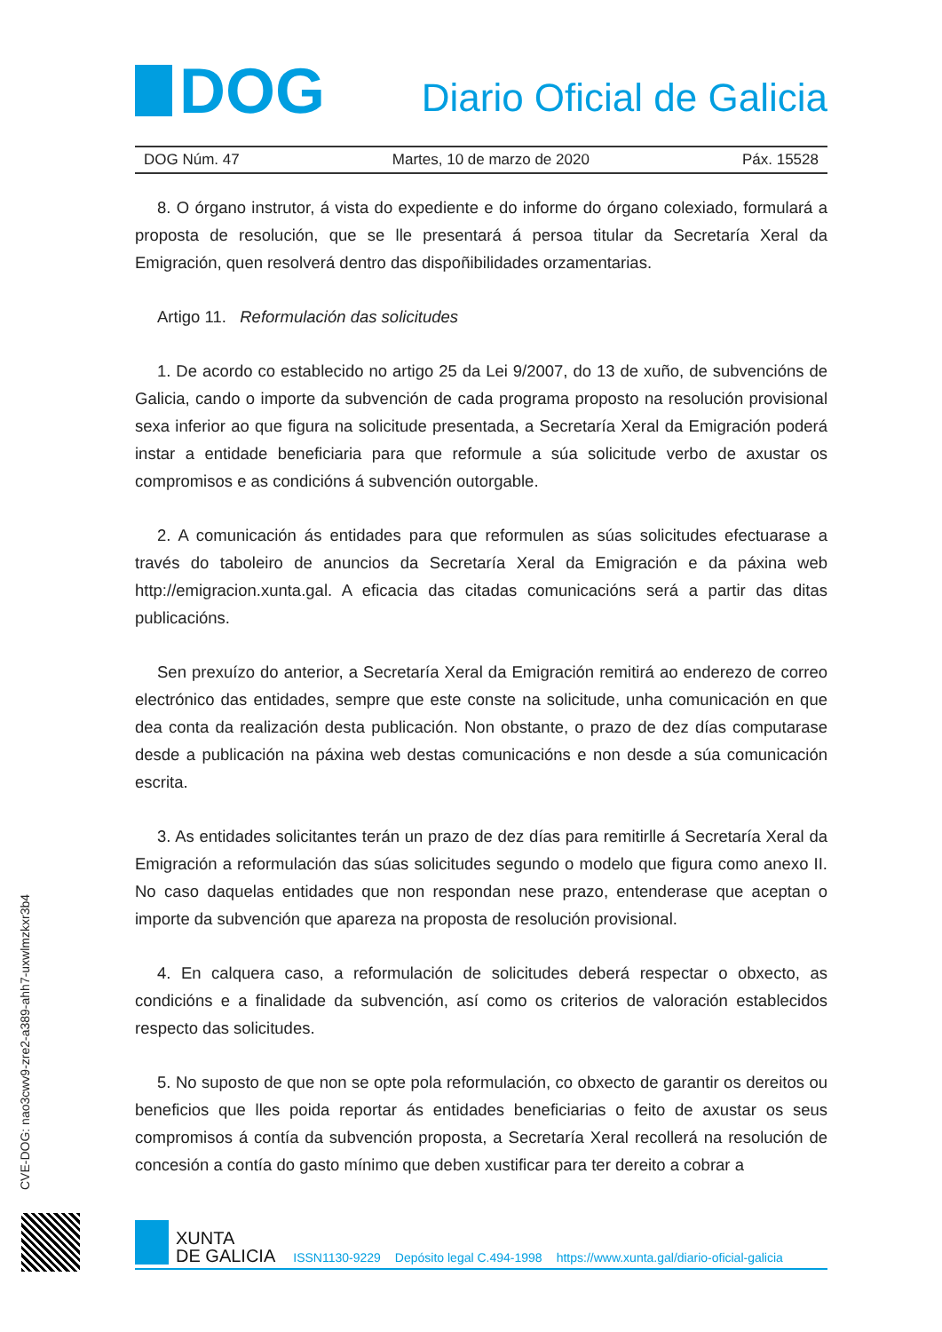DOG
Diario Oficial de Galicia
DOG Núm. 47 Martes, 10 de marzo de 2020 Páx. 15528
8. O órgano instrutor, á vista do expediente e do informe do órgano colexiado, formulará a proposta de resolución, que se lle presentará á persoa titular da Secretaría Xeral da Emigración, quen resolverá dentro das dispoñibilidades orzamentarias.
Artigo 11. Reformulación das solicitudes
1. De acordo co establecido no artigo 25 da Lei 9/2007, do 13 de xuño, de subvencións de Galicia, cando o importe da subvención de cada programa proposto na resolución provisional sexa inferior ao que figura na solicitude presentada, a Secretaría Xeral da Emigración poderá instar a entidade beneficiaria para que reformule a súa solicitude verbo de axustar os compromisos e as condicións á subvención outorgable.
2. A comunicación ás entidades para que reformulen as súas solicitudes efectuarase a través do taboleiro de anuncios da Secretaría Xeral da Emigración e da páxina web http://emigracion.xunta.gal. A eficacia das citadas comunicacións será a partir das ditas publicacións.
Sen prexuízo do anterior, a Secretaría Xeral da Emigración remitirá ao enderezo de correo electrónico das entidades, sempre que este conste na solicitude, unha comunicación en que dea conta da realización desta publicación. Non obstante, o prazo de dez días computarase desde a publicación na páxina web destas comunicacións e non desde a súa comunicación escrita.
3. As entidades solicitantes terán un prazo de dez días para remitirlle á Secretaría Xeral da Emigración a reformulación das súas solicitudes segundo o modelo que figura como anexo II. No caso daquelas entidades que non respondan nese prazo, entenderase que aceptan o importe da subvención que apareza na proposta de resolución provisional.
4. En calquera caso, a reformulación de solicitudes deberá respectar o obxecto, as condicións e a finalidade da subvención, así como os criterios de valoración establecidos respecto das solicitudes.
5. No suposto de que non se opte pola reformulación, co obxecto de garantir os dereitos ou beneficios que lles poida reportar ás entidades beneficiarias o feito de axustar os seus compromisos á contía da subvención proposta, a Secretaría Xeral recollerá na resolución de concesión a contía do gasto mínimo que deben xustificar para ter dereito a cobrar a
CVE-DOG: nao3cwv9-zre2-a389-ahh7-uxwlmzkxr3b4
XUNTA
DE GALICIA
ISSN1130-9229 Depósito legal C.494-1998 https://www.xunta.gal/diario-oficial-galicia